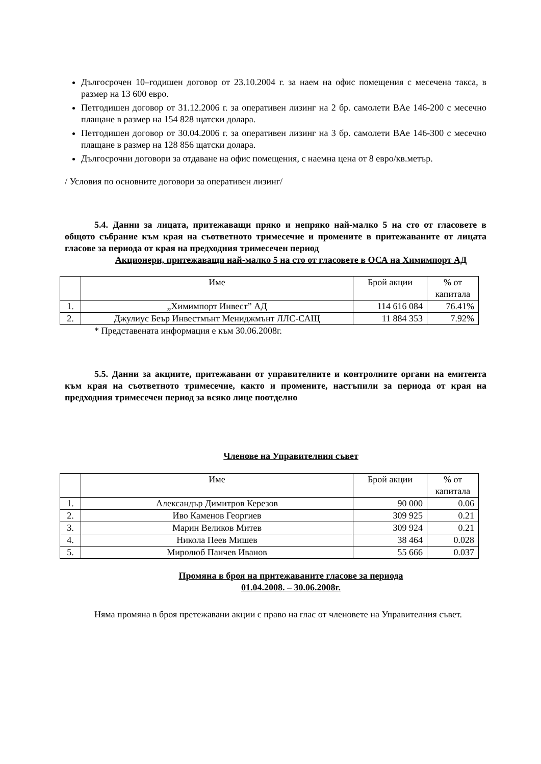Дългосрочен 10–годишен договор от 23.10.2004 г. за наем на офис помещения с месечена такса, в размер на 13 600 евро.
Петгодишен договор от 31.12.2006 г. за оперативен лизинг на 2 бр. самолети BAe 146-200 с месечно плащане в размер на 154 828 щатски долара.
Петгодишен договор от 30.04.2006 г. за оперативен лизинг на 3 бр. самолети BAe 146-300 с месечно плащане в размер на 128 856 щатски долара.
Дългосрочни договори за отдаване на офис помещения, с наемна цена от 8 евро/кв.метър.
/ Условия по основните договори за оперативен лизинг/
5.4. Данни за лицата, притежаващи пряко и непряко най-малко 5 на сто от гласовете в общото събрание към края на съответното тримесечие и промените в притежаваните от лицата гласове за периода от края на предходния тримесечен период
Акционери, притежаващи най-малко 5 на сто от гласовете в ОСА на Химимпорт АД
| | Име | Брой акции | % от капитала |
| --- | --- | --- | --- |
| 1. | „Химимпорт Инвест” АД | 114 616 084 | 76.41% |
| 2. | Джулиус Беър Инвестмънт Мениджмънт ЛЛС-САЩ | 11 884 353 | 7.92% |
* Представената информация е към 30.06.2008г.
5.5. Данни за акциите, притежавани от управителните и контролните органи на емитента към края на съответното тримесечие, както и промените, настъпили за периода от края на предходния тримесечен период за всяко лице поотделно
Членове на Управителния съвет
| | Име | Брой акции | % от капитала |
| --- | --- | --- | --- |
| 1. | Александър Димитров Керезов | 90 000 | 0.06 |
| 2. | Иво Каменов Георгиев | 309 925 | 0.21 |
| 3. | Марин Великов Митев | 309 924 | 0.21 |
| 4. | Никола Пеев Мишев | 38 464 | 0.028 |
| 5. | Миролюб Панчев Иванов | 55 666 | 0.037 |
Промяна в броя на притежаваните гласове за периода
01.04.2008. – 30.06.2008г.
Няма промяна в броя претежавани акции с право на глас от членовете на Управителния съвет.